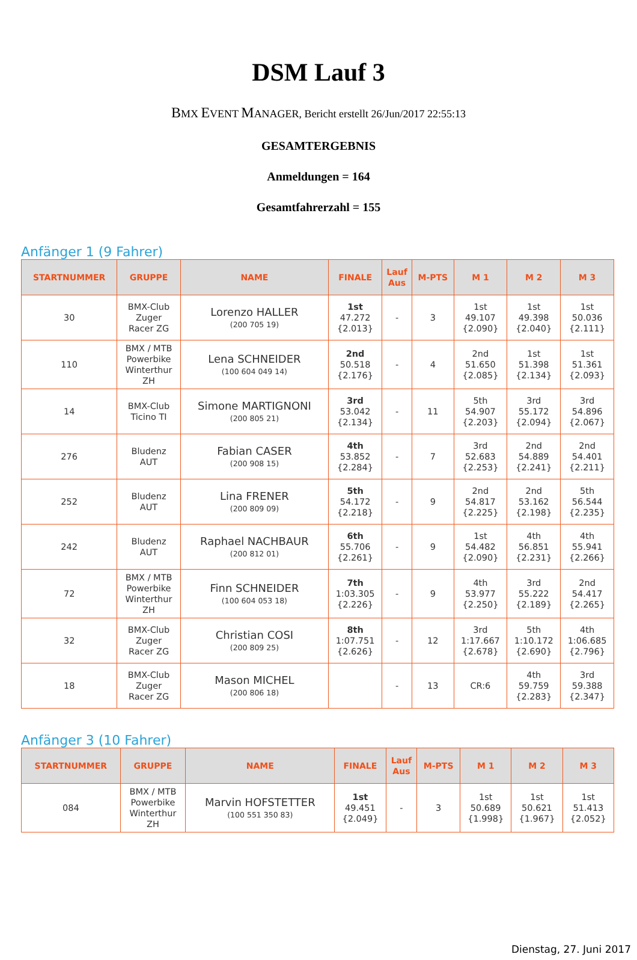DSM Lauf 3
BMX EVENT MANAGER, Bericht erstellt 26/Jun/2017 22:55:13
GESAMTERGEBNIS
Anmeldungen = 164
Gesamtfahrerzahl = 155
Anfänger 1 (9 Fahrer)
| STARTNUMMER | GRUPPE | NAME | FINALE | Lauf Aus | M-PTS | M 1 | M 2 | M 3 |
| --- | --- | --- | --- | --- | --- | --- | --- | --- |
| 30 | BMX-Club Zuger Racer ZG | Lorenzo HALLER (200 705 19) | 1st 47.272 {2.013} | - | 3 | 1st 49.107 {2.090} | 1st 49.398 {2.040} | 1st 50.036 {2.111} |
| 110 | BMX / MTB Powerbike Winterthur ZH | Lena SCHNEIDER (100 604 049 14) | 2nd 50.518 {2.176} | - | 4 | 2nd 51.650 {2.085} | 1st 51.398 {2.134} | 1st 51.361 {2.093} |
| 14 | BMX-Club Ticino TI | Simone MARTIGNONI (200 805 21) | 3rd 53.042 {2.134} | - | 11 | 5th 54.907 {2.203} | 3rd 55.172 {2.094} | 3rd 54.896 {2.067} |
| 276 | Bludenz AUT | Fabian CASER (200 908 15) | 4th 53.852 {2.284} | - | 7 | 3rd 52.683 {2.253} | 2nd 54.889 {2.241} | 2nd 54.401 {2.211} |
| 252 | Bludenz AUT | Lina FRENER (200 809 09) | 5th 54.172 {2.218} | - | 9 | 2nd 54.817 {2.225} | 2nd 53.162 {2.198} | 5th 56.544 {2.235} |
| 242 | Bludenz AUT | Raphael NACHBAUR (200 812 01) | 6th 55.706 {2.261} | - | 9 | 1st 54.482 {2.090} | 4th 56.851 {2.231} | 4th 55.941 {2.266} |
| 72 | BMX / MTB Powerbike Winterthur ZH | Finn SCHNEIDER (100 604 053 18) | 7th 1:03.305 {2.226} | - | 9 | 4th 53.977 {2.250} | 3rd 55.222 {2.189} | 2nd 54.417 {2.265} |
| 32 | BMX-Club Zuger Racer ZG | Christian COSI (200 809 25) | 8th 1:07.751 {2.626} | - | 12 | 3rd 1:17.667 {2.678} | 5th 1:10.172 {2.690} | 4th 1:06.685 {2.796} |
| 18 | BMX-Club Zuger Racer ZG | Mason MICHEL (200 806 18) | | - | 13 | CR:6 | 4th 59.759 {2.283} | 3rd 59.388 {2.347} |
Anfänger 3 (10 Fahrer)
| STARTNUMMER | GRUPPE | NAME | FINALE | Lauf Aus | M-PTS | M 1 | M 2 | M 3 |
| --- | --- | --- | --- | --- | --- | --- | --- | --- |
| 084 | BMX / MTB Powerbike Winterthur ZH | Marvin HOFSTETTER (100 551 350 83) | 1st 49.451 {2.049} | - | 3 | 1st 50.689 {1.998} | 1st 50.621 {1.967} | 1st 51.413 {2.052} |
Dienstag, 27. Juni 2017